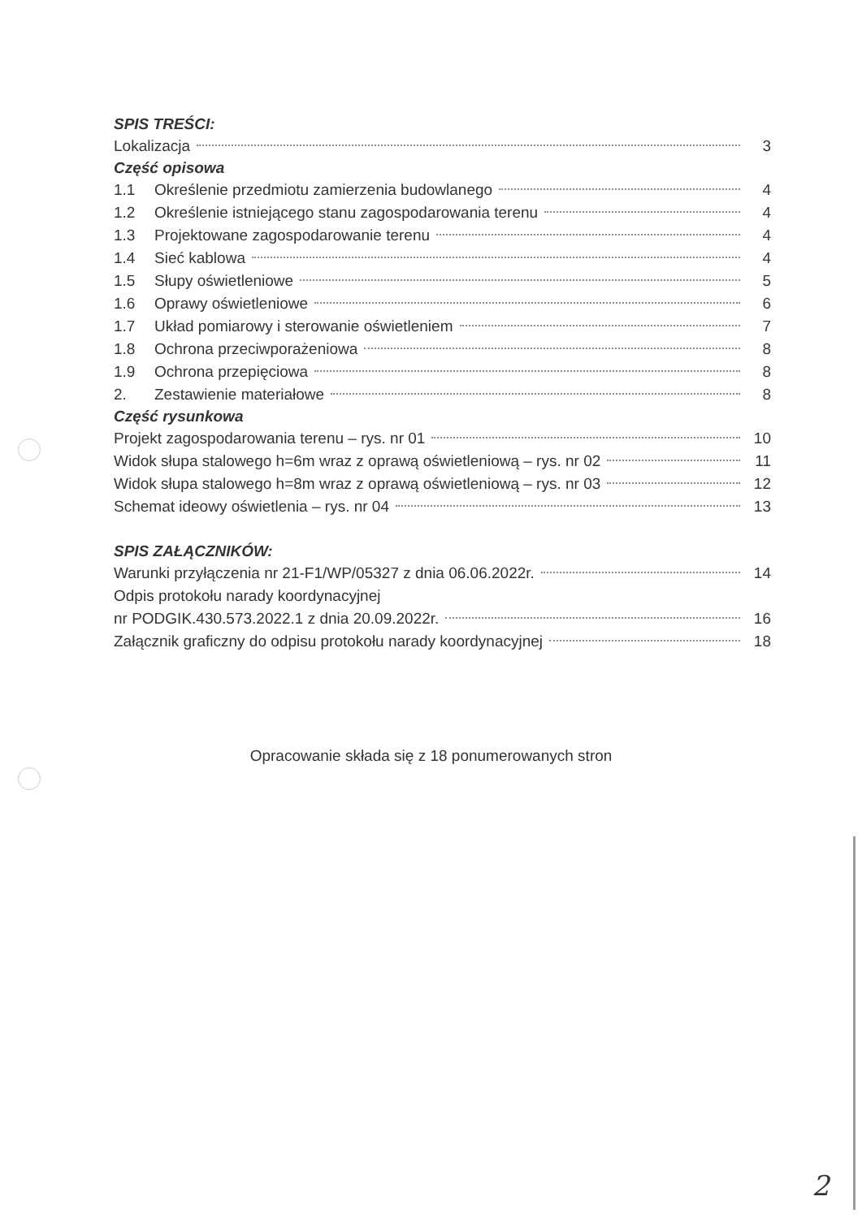SPIS TREŚCI:
Lokalizacja 3
Część opisowa
1.1 Określenie przedmiotu zamierzenia budowlanego 4
1.2 Określenie istniejącego stanu zagospodarowania terenu 4
1.3 Projektowane zagospodarowanie terenu 4
1.4 Sieć kablowa 4
1.5 Słupy oświetleniowe 5
1.6 Oprawy oświetleniowe 6
1.7 Układ pomiarowy i sterowanie oświetleniem 7
1.8 Ochrona przeciwporażeniowa 8
1.9 Ochrona przepięciowa 8
2. Zestawienie materiałowe 8
Część rysunkowa
Projekt zagospodarowania terenu – rys. nr 01 10
Widok słupa stalowego h=6m wraz z oprawą oświetleniową – rys. nr 02 11
Widok słupa stalowego h=8m wraz z oprawą oświetleniową – rys. nr 03 12
Schemat ideowy oświetlenia – rys. nr 04 13
SPIS ZAŁĄCZNIKÓW:
Warunki przyłączenia nr 21-F1/WP/05327 z dnia 06.06.2022r. 14
Odpis protokołu narady koordynacyjnej
nr PODGIK.430.573.2022.1 z dnia 20.09.2022r. 16
Załącznik graficzny do odpisu protokołu narady koordynacyjnej 18
Opracowanie składa się z 18 ponumerowanych stron
2